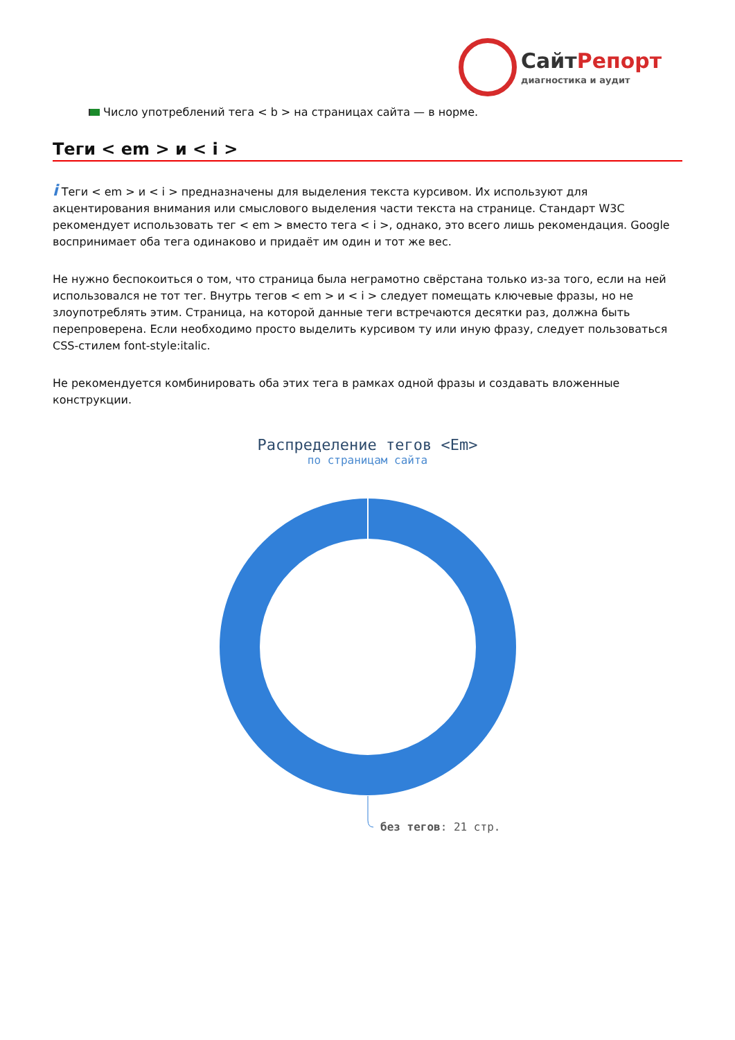СайтРепорт
диагностика и аудит
Число употреблений тега < b > на страницах сайта — в норме.
Теги < em > и < i >
i Теги < em > и < i > предназначены для выделения текста курсивом. Их используют для акцентирования внимания или смыслового выделения части текста на странице. Стандарт W3C рекомендует использовать тег < em > вместо тега < i >, однако, это всего лишь рекомендация. Google воспринимает оба тега одинаково и придаёт им один и тот же вес.
Не нужно беспокоиться о том, что страница была неграмотно свёрстана только из-за того, если на ней использовался не тот тег. Внутрь тегов < em > и < i > следует помещать ключевые фразы, но не злоупотреблять этим. Страница, на которой данные теги встречаются десятки раз, должна быть перепроверена. Если необходимо просто выделить курсивом ту или иную фразу, следует пользоваться CSS-стилем font-style:italic.
Не рекомендуется комбинировать оба этих тега в рамках одной фразы и создавать вложенные конструкции.
Распределение тегов <Em>
по страницам сайта
без тегов: 21 стр.